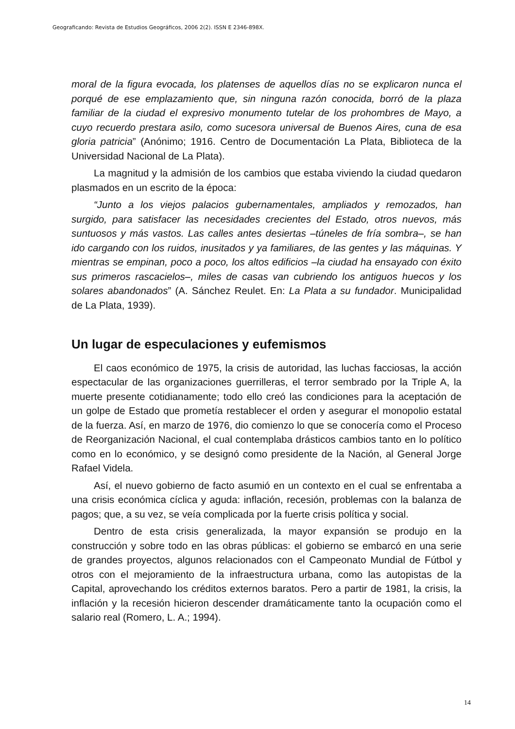Geograficando: Revista de Estudios Geográficos, 2006 2(2). ISSN E 2346-898X.
moral de la figura evocada, los platenses de aquellos días no se explicaron nunca el porqué de ese emplazamiento que, sin ninguna razón conocida, borró de la plaza familiar de la ciudad el expresivo monumento tutelar de los prohombres de Mayo, a cuyo recuerdo prestara asilo, como sucesora universal de Buenos Aires, cuna de esa gloria patricia” (Anónimo; 1916. Centro de Documentación La Plata, Biblioteca de la Universidad Nacional de La Plata).
La magnitud y la admisión de los cambios que estaba viviendo la ciudad quedaron plasmados en un escrito de la época:
“Junto a los viejos palacios gubernamentales, ampliados y remozados, han surgido, para satisfacer las necesidades crecientes del Estado, otros nuevos, más suntuosos y más vastos. Las calles antes desiertas –túneles de fría sombra–, se han ido cargando con los ruidos, inusitados y ya familiares, de las gentes y las máquinas. Y mientras se empinan, poco a poco, los altos edificios –la ciudad ha ensayado con éxito sus primeros rascacielos–, miles de casas van cubriendo los antiguos huecos y los solares abandonados” (A. Sánchez Reulet. En: La Plata a su fundador. Municipalidad de La Plata, 1939).
Un lugar de especulaciones y eufemismos
El caos económico de 1975, la crisis de autoridad, las luchas facciosas, la acción espectacular de las organizaciones guerrilleras, el terror sembrado por la Triple A, la muerte presente cotidianamente; todo ello creó las condiciones para la aceptación de un golpe de Estado que prometía restablecer el orden y asegurar el monopolio estatal de la fuerza. Así, en marzo de 1976, dio comienzo lo que se conocería como el Proceso de Reorganización Nacional, el cual contemplaba drásticos cambios tanto en lo político como en lo económico, y se designó como presidente de la Nación, al General Jorge Rafael Videla.
Así, el nuevo gobierno de facto asumió en un contexto en el cual se enfrentaba a una crisis económica cíclica y aguda: inflación, recesión, problemas con la balanza de pagos; que, a su vez, se veía complicada por la fuerte crisis política y social.
Dentro de esta crisis generalizada, la mayor expansión se produjo en la construcción y sobre todo en las obras públicas: el gobierno se embarcó en una serie de grandes proyectos, algunos relacionados con el Campeonato Mundial de Fútbol y otros con el mejoramiento de la infraestructura urbana, como las autopistas de la Capital, aprovechando los créditos externos baratos. Pero a partir de 1981, la crisis, la inflación y la recesión hicieron descender dramáticamente tanto la ocupación como el salario real (Romero, L. A.; 1994).
14